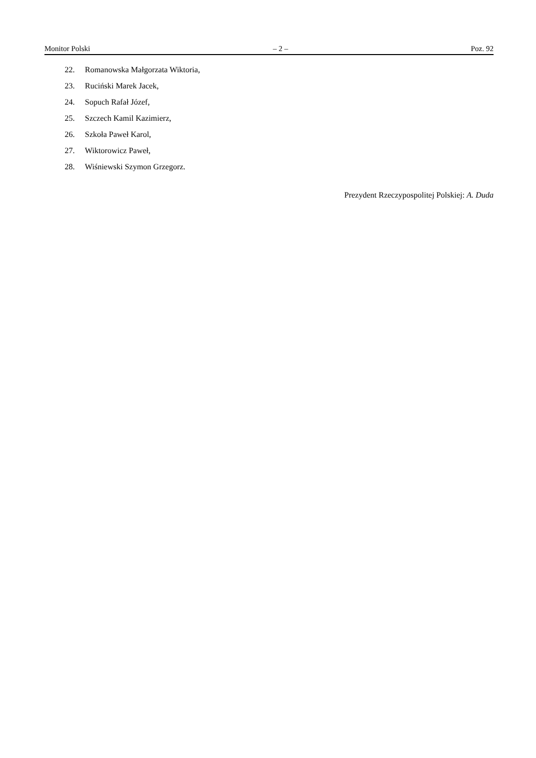Monitor Polski – 2 – Poz. 92
22. Romanowska Małgorzata Wiktoria,
23. Ruciński Marek Jacek,
24. Sopuch Rafał Józef,
25. Szczech Kamil Kazimierz,
26. Szkoła Paweł Karol,
27. Wiktorowicz Paweł,
28. Wiśniewski Szymon Grzegorz.
Prezydent Rzeczypospolitej Polskiej: A. Duda